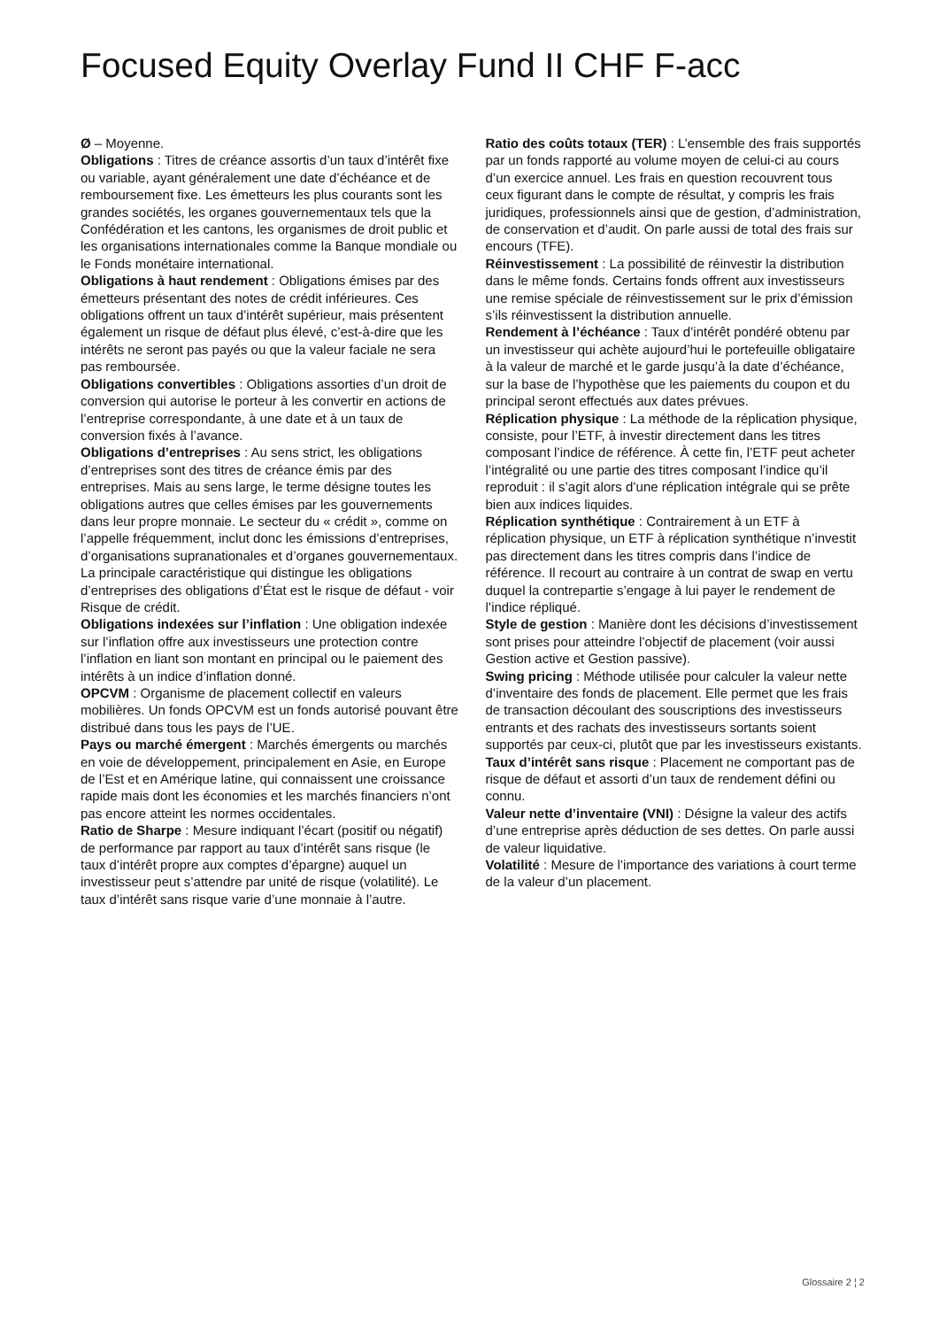Focused Equity Overlay Fund II CHF F-acc
Ø – Moyenne.
Obligations : Titres de créance assortis d’un taux d’intérêt fixe ou variable, ayant généralement une date d’échéance et de remboursement fixe. Les émetteurs les plus courants sont les grandes sociétés, les organes gouvernementaux tels que la Confédération et les cantons, les organismes de droit public et les organisations internationales comme la Banque mondiale ou le Fonds monétaire international.
Obligations à haut rendement : Obligations émises par des émetteurs présentant des notes de crédit inférieures. Ces obligations offrent un taux d’intérêt supérieur, mais présentent également un risque de défaut plus élevé, c’est-à-dire que les intérêts ne seront pas payés ou que la valeur faciale ne sera pas remboursée.
Obligations convertibles : Obligations assorties d’un droit de conversion qui autorise le porteur à les convertir en actions de l’entreprise correspondante, à une date et à un taux de conversion fixés à l’avance.
Obligations d’entreprises : Au sens strict, les obligations d’entreprises sont des titres de créance émis par des entreprises. Mais au sens large, le terme désigne toutes les obligations autres que celles émises par les gouvernements dans leur propre monnaie. Le secteur du « crédit », comme on l’appelle fréquemment, inclut donc les émissions d’entreprises, d’organisations supranationales et d’organes gouvernementaux. La principale caractéristique qui distingue les obligations d’entreprises des obligations d’État est le risque de défaut - voir Risque de crédit.
Obligations indexées sur l’inflation : Une obligation indexée sur l’inflation offre aux investisseurs une protection contre l’inflation en liant son montant en principal ou le paiement des intérêts à un indice d’inflation donné.
OPCVM : Organisme de placement collectif en valeurs mobilières. Un fonds OPCVM est un fonds autorisé pouvant être distribué dans tous les pays de l’UE.
Pays ou marché émergent : Marchés émergents ou marchés en voie de développement, principalement en Asie, en Europe de l’Est et en Amérique latine, qui connaissent une croissance rapide mais dont les économies et les marchés financiers n’ont pas encore atteint les normes occidentales.
Ratio de Sharpe : Mesure indiquant l’écart (positif ou négatif) de performance par rapport au taux d’intérêt sans risque (le taux d’intérêt propre aux comptes d’épargne) auquel un investisseur peut s’attendre par unité de risque (volatilité). Le taux d’intérêt sans risque varie d’une monnaie à l’autre.
Ratio des coûts totaux (TER) : L’ensemble des frais supportés par un fonds rapporté au volume moyen de celui-ci au cours d’un exercice annuel. Les frais en question recouvrent tous ceux figurant dans le compte de résultat, y compris les frais juridiques, professionnels ainsi que de gestion, d’administration, de conservation et d’audit. On parle aussi de total des frais sur encours (TFE).
Réinvestissement : La possibilité de réinvestir la distribution dans le même fonds. Certains fonds offrent aux investisseurs une remise spéciale de réinvestissement sur le prix d’émission s’ils réinvestissent la distribution annuelle.
Rendement à l’échéance : Taux d’intérêt pondéré obtenu par un investisseur qui achète aujourd’hui le portefeuille obligataire à la valeur de marché et le garde jusqu’à la date d’échéance, sur la base de l’hypothèse que les paiements du coupon et du principal seront effectués aux dates prévues.
Réplication physique : La méthode de la réplication physique, consiste, pour l’ETF, à investir directement dans les titres composant l’indice de référence. À cette fin, l’ETF peut acheter l’intégralité ou une partie des titres composant l’indice qu’il reproduit : il s’agit alors d’une réplication intégrale qui se prête bien aux indices liquides.
Réplication synthétique : Contrairement à un ETF à réplication physique, un ETF à réplication synthétique n’investit pas directement dans les titres compris dans l’indice de référence. Il recourt au contraire à un contrat de swap en vertu duquel la contrepartie s’engage à lui payer le rendement de l’indice répliqué.
Style de gestion : Manière dont les décisions d’investissement sont prises pour atteindre l’objectif de placement (voir aussi Gestion active et Gestion passive).
Swing pricing : Méthode utilisée pour calculer la valeur nette d’inventaire des fonds de placement. Elle permet que les frais de transaction découlant des souscriptions des investisseurs entrants et des rachats des investisseurs sortants soient supportés par ceux-ci, plutôt que par les investisseurs existants.
Taux d’intérêt sans risque : Placement ne comportant pas de risque de défaut et assorti d’un taux de rendement défini ou connu.
Valeur nette d’inventaire (VNI) : Désigne la valeur des actifs d’une entreprise après déduction de ses dettes. On parle aussi de valeur liquidative.
Volatilité : Mesure de l’importance des variations à court terme de la valeur d’un placement.
Glossaire 2 ¦ 2